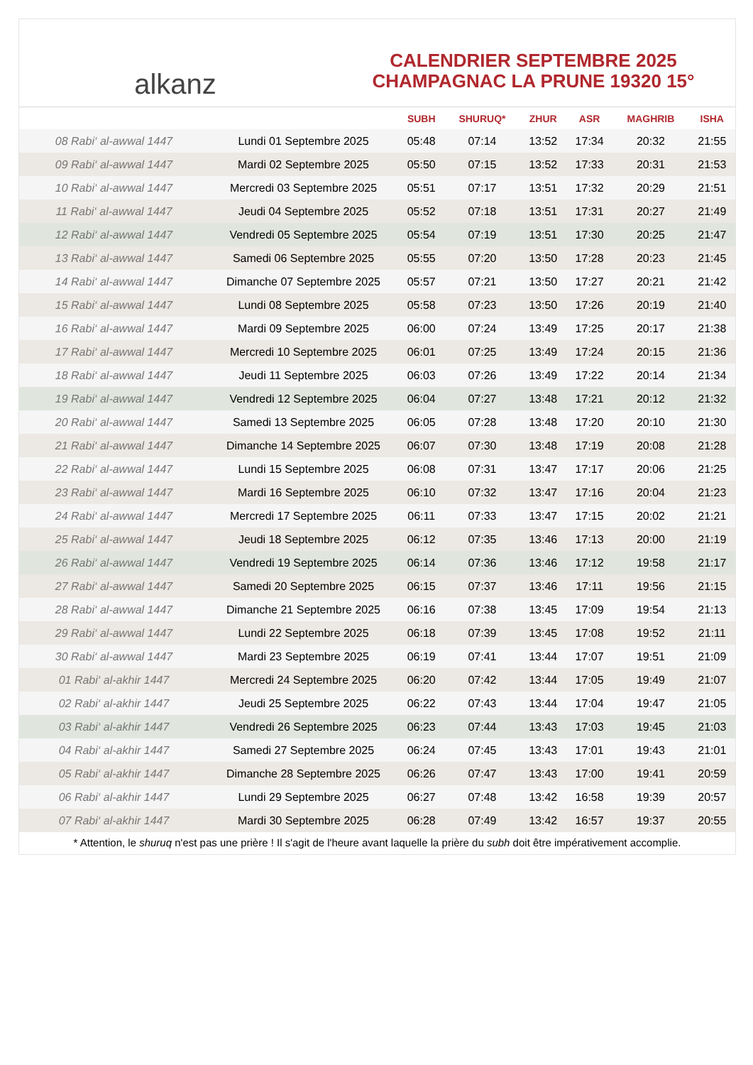alkanz
CALENDRIER SEPTEMBRE 2025
CHAMPAGNAC LA PRUNE 19320 15°
| | | SUBH | SHURUQ* | ZHUR | ASR | MAGHRIB | ISHA |
| --- | --- | --- | --- | --- | --- | --- | --- |
| 08 Rabi‘ al-awwal 1447 | Lundi 01 Septembre 2025 | 05:48 | 07:14 | 13:52 | 17:34 | 20:32 | 21:55 |
| 09 Rabi‘ al-awwal 1447 | Mardi 02 Septembre 2025 | 05:50 | 07:15 | 13:52 | 17:33 | 20:31 | 21:53 |
| 10 Rabi‘ al-awwal 1447 | Mercredi 03 Septembre 2025 | 05:51 | 07:17 | 13:51 | 17:32 | 20:29 | 21:51 |
| 11 Rabi‘ al-awwal 1447 | Jeudi 04 Septembre 2025 | 05:52 | 07:18 | 13:51 | 17:31 | 20:27 | 21:49 |
| 12 Rabi‘ al-awwal 1447 | Vendredi 05 Septembre 2025 | 05:54 | 07:19 | 13:51 | 17:30 | 20:25 | 21:47 |
| 13 Rabi‘ al-awwal 1447 | Samedi 06 Septembre 2025 | 05:55 | 07:20 | 13:50 | 17:28 | 20:23 | 21:45 |
| 14 Rabi‘ al-awwal 1447 | Dimanche 07 Septembre 2025 | 05:57 | 07:21 | 13:50 | 17:27 | 20:21 | 21:42 |
| 15 Rabi‘ al-awwal 1447 | Lundi 08 Septembre 2025 | 05:58 | 07:23 | 13:50 | 17:26 | 20:19 | 21:40 |
| 16 Rabi‘ al-awwal 1447 | Mardi 09 Septembre 2025 | 06:00 | 07:24 | 13:49 | 17:25 | 20:17 | 21:38 |
| 17 Rabi‘ al-awwal 1447 | Mercredi 10 Septembre 2025 | 06:01 | 07:25 | 13:49 | 17:24 | 20:15 | 21:36 |
| 18 Rabi‘ al-awwal 1447 | Jeudi 11 Septembre 2025 | 06:03 | 07:26 | 13:49 | 17:22 | 20:14 | 21:34 |
| 19 Rabi‘ al-awwal 1447 | Vendredi 12 Septembre 2025 | 06:04 | 07:27 | 13:48 | 17:21 | 20:12 | 21:32 |
| 20 Rabi‘ al-awwal 1447 | Samedi 13 Septembre 2025 | 06:05 | 07:28 | 13:48 | 17:20 | 20:10 | 21:30 |
| 21 Rabi‘ al-awwal 1447 | Dimanche 14 Septembre 2025 | 06:07 | 07:30 | 13:48 | 17:19 | 20:08 | 21:28 |
| 22 Rabi‘ al-awwal 1447 | Lundi 15 Septembre 2025 | 06:08 | 07:31 | 13:47 | 17:17 | 20:06 | 21:25 |
| 23 Rabi‘ al-awwal 1447 | Mardi 16 Septembre 2025 | 06:10 | 07:32 | 13:47 | 17:16 | 20:04 | 21:23 |
| 24 Rabi‘ al-awwal 1447 | Mercredi 17 Septembre 2025 | 06:11 | 07:33 | 13:47 | 17:15 | 20:02 | 21:21 |
| 25 Rabi‘ al-awwal 1447 | Jeudi 18 Septembre 2025 | 06:12 | 07:35 | 13:46 | 17:13 | 20:00 | 21:19 |
| 26 Rabi‘ al-awwal 1447 | Vendredi 19 Septembre 2025 | 06:14 | 07:36 | 13:46 | 17:12 | 19:58 | 21:17 |
| 27 Rabi‘ al-awwal 1447 | Samedi 20 Septembre 2025 | 06:15 | 07:37 | 13:46 | 17:11 | 19:56 | 21:15 |
| 28 Rabi‘ al-awwal 1447 | Dimanche 21 Septembre 2025 | 06:16 | 07:38 | 13:45 | 17:09 | 19:54 | 21:13 |
| 29 Rabi‘ al-awwal 1447 | Lundi 22 Septembre 2025 | 06:18 | 07:39 | 13:45 | 17:08 | 19:52 | 21:11 |
| 30 Rabi‘ al-awwal 1447 | Mardi 23 Septembre 2025 | 06:19 | 07:41 | 13:44 | 17:07 | 19:51 | 21:09 |
| 01 Rabi‘ al-akhir 1447 | Mercredi 24 Septembre 2025 | 06:20 | 07:42 | 13:44 | 17:05 | 19:49 | 21:07 |
| 02 Rabi‘ al-akhir 1447 | Jeudi 25 Septembre 2025 | 06:22 | 07:43 | 13:44 | 17:04 | 19:47 | 21:05 |
| 03 Rabi‘ al-akhir 1447 | Vendredi 26 Septembre 2025 | 06:23 | 07:44 | 13:43 | 17:03 | 19:45 | 21:03 |
| 04 Rabi‘ al-akhir 1447 | Samedi 27 Septembre 2025 | 06:24 | 07:45 | 13:43 | 17:01 | 19:43 | 21:01 |
| 05 Rabi‘ al-akhir 1447 | Dimanche 28 Septembre 2025 | 06:26 | 07:47 | 13:43 | 17:00 | 19:41 | 20:59 |
| 06 Rabi‘ al-akhir 1447 | Lundi 29 Septembre 2025 | 06:27 | 07:48 | 13:42 | 16:58 | 19:39 | 20:57 |
| 07 Rabi‘ al-akhir 1447 | Mardi 30 Septembre 2025 | 06:28 | 07:49 | 13:42 | 16:57 | 19:37 | 20:55 |
* Attention, le shuruq n'est pas une prière ! Il s'agit de l'heure avant laquelle la prière du subh doit être impérativement accomplie.